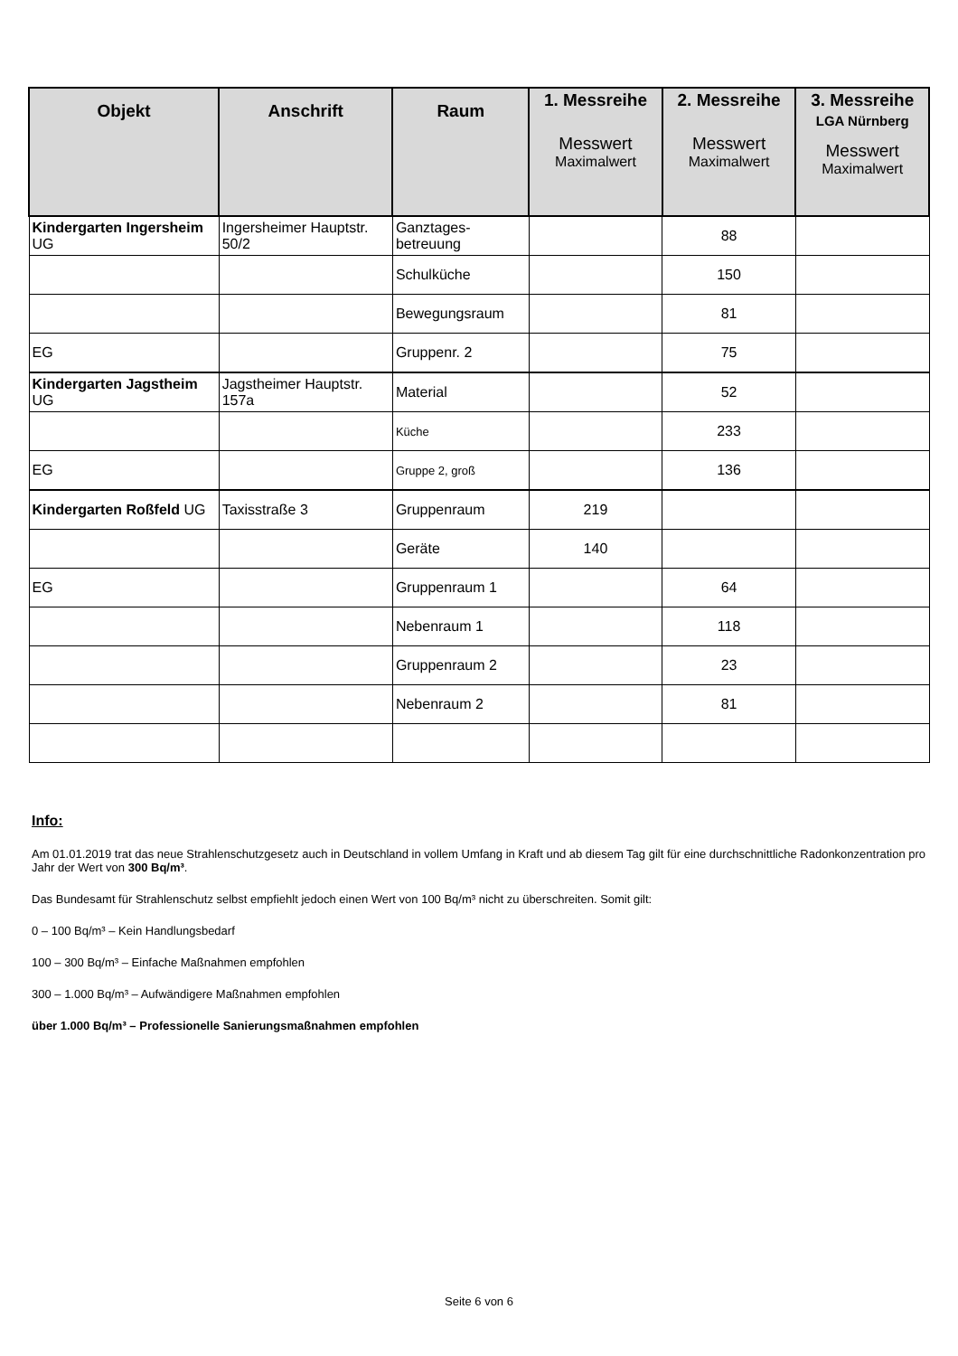| Objekt | Anschrift | Raum | 1. Messreihe Messwert Maximalwert | 2. Messreihe Messwert Maximalwert | 3. Messreihe LGA Nürnberg Messwert Maximalwert |
| --- | --- | --- | --- | --- | --- |
| Kindergarten Ingersheim UG | Ingersheimer Hauptstr. 50/2 | Ganztages-betreuung | | 88 | |
| | | Schulküche | | 150 | |
| | | Bewegungsraum | | 81 | |
| EG | | Gruppenr. 2 | | 75 | |
| Kindergarten Jagstheim UG | Jagstheimer Hauptstr. 157a | Material | | 52 | |
| | | Küche | | 233 | |
| EG | | Gruppe 2, groß | | 136 | |
| Kindergarten Roßfeld UG | Taxisstraße 3 | Gruppenraum | 219 | | |
| | | Geräte | 140 | | |
| EG | | Gruppenraum 1 | | 64 | |
| | | Nebenraum 1 | | 118 | |
| | | Gruppenraum 2 | | 23 | |
| | | Nebenraum 2 | | 81 | |
Info:
Am 01.01.2019 trat das neue Strahlenschutzgesetz auch in Deutschland in vollem Umfang in Kraft und ab diesem Tag gilt für eine durchschnittliche Radonkonzentration pro Jahr der Wert von 300 Bq/m³.
Das Bundesamt für Strahlenschutz selbst empfiehlt jedoch einen Wert von 100 Bq/m³ nicht zu überschreiten. Somit gilt:
0 – 100 Bq/m³ – Kein Handlungsbedarf
100 – 300 Bq/m³ – Einfache Maßnahmen empfohlen
300 – 1.000 Bq/m³ – Aufwändigere Maßnahmen empfohlen
über 1.000 Bq/m³ – Professionelle Sanierungsmaßnahmen empfohlen
Seite 6 von 6